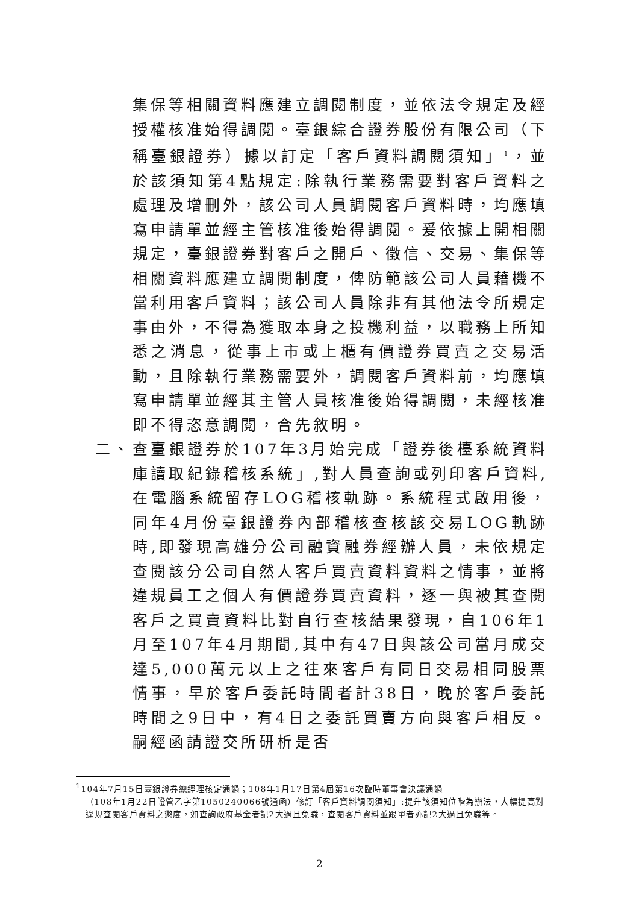集保等相關資料應建立調閱制度，並依法令規定及經授權核准始得調閱。臺銀綜合證券股份有限公司（下稱臺銀證券）據以訂定「客戶資料調閱須知」<sup>1</sup>，並於該須知第4點規定:除執行業務需要對客戶資料之處理及增刪外，該公司人員調閱客戶資料時，均應填寫申請單並經主管核准後始得調閱。爰依據上開相關規定，臺銀證券對客戶之開戶、徵信、交易、集保等相關資料應建立調閱制度，俾防範該公司人員藉機不當利用客戶資料；該公司人員除非有其他法令所規定事由外，不得為獲取本身之投機利益，以職務上所知悉之消息，從事上市或上櫃有價證券買賣之交易活動，且除執行業務需要外，調閱客戶資料前，均應填寫申請單並經其主管人員核准後始得調閱，未經核准即不得恣意調閱，合先敘明。
二、 查臺銀證券於107年3月始完成「證券後檯系統資料庫讀取紀錄稽核系統」,對人員查詢或列印客戶資料,在電腦系統留存LOG稽核軌跡。系統程式啟用後，同年4月份臺銀證券內部稽核查核該交易LOG軌跡時,即發現高雄分公司融資融券經辦人員，未依規定查閱該分公司自然人客戶買賣資料資料之情事，並將違規員工之個人有價證券買賣資料，逐一與被其查閱客戶之買賣資料比對自行查核結果發現，自106年1月至107年4月期間,其中有47日與該公司當月成交達5,000萬元以上之往來客戶有同日交易相同股票情事，早於客戶委託時間者計38日，晚於客戶委託時間之9日中，有4日之委託買賣方向與客戶相反。嗣經函請證交所研析是否
<sup>1</sup> 104年7月15日臺銀證券總經理核定通過；108年1月17日第4屆第16次臨時董事會決議通過
（108年1月22日證管乙字第1050240066號通函）修訂「客戶資料調閱須知」:提升該須知位階為辦法，大幅提高對違規查閱客戶資料之懲度，如查詢政府基金者記2大過且免職，查閱客戶資料並跟單者亦記2大過且免職等。
2